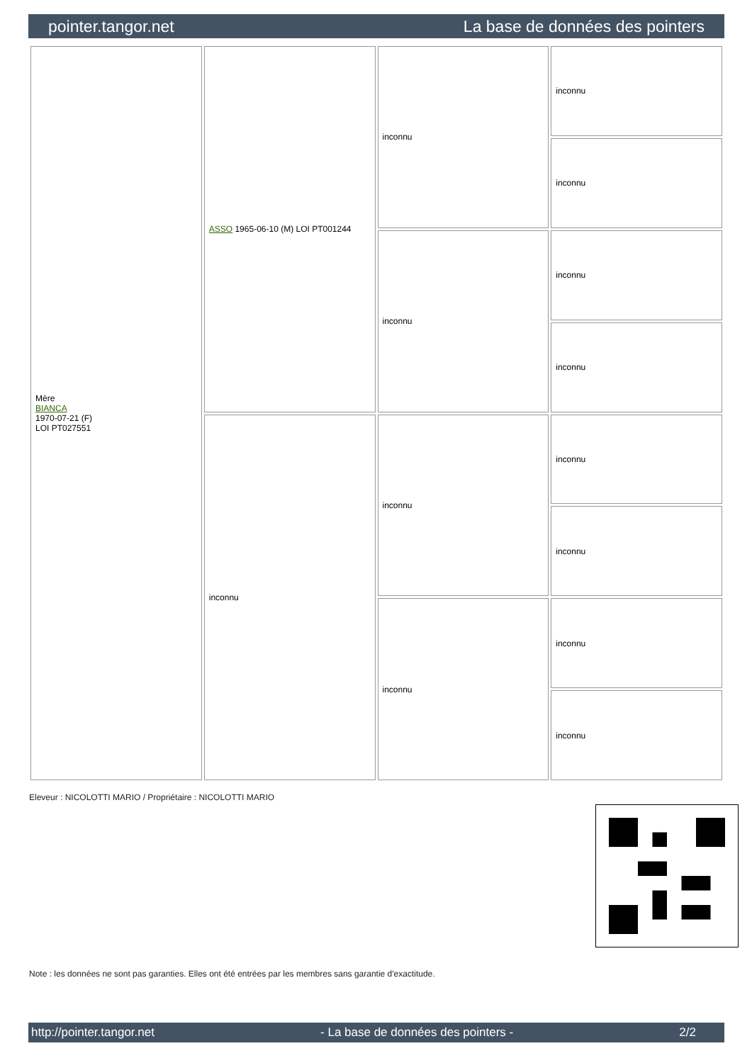pointer.tangor.net La base de données des pointers
| Mère BIANCA 1970-07-21 (F) LOI PT027551 | ASSO 1965-06-10 (M) LOI PT001244 | inconnu | inconnu |
| | | | inconnu |
| | | inconnu | inconnu |
| | | | inconnu |
| | inconnu | inconnu | inconnu |
| | | | inconnu |
| | | inconnu | inconnu |
| | | | inconnu |
Eleveur : NICOLOTTI MARIO / Propriétaire : NICOLOTTI MARIO
Note : les données ne sont pas garanties. Elles ont été entrées par les membres sans garantie d'exactitude.
http://pointer.tangor.net - La base de données des pointers - 2/2